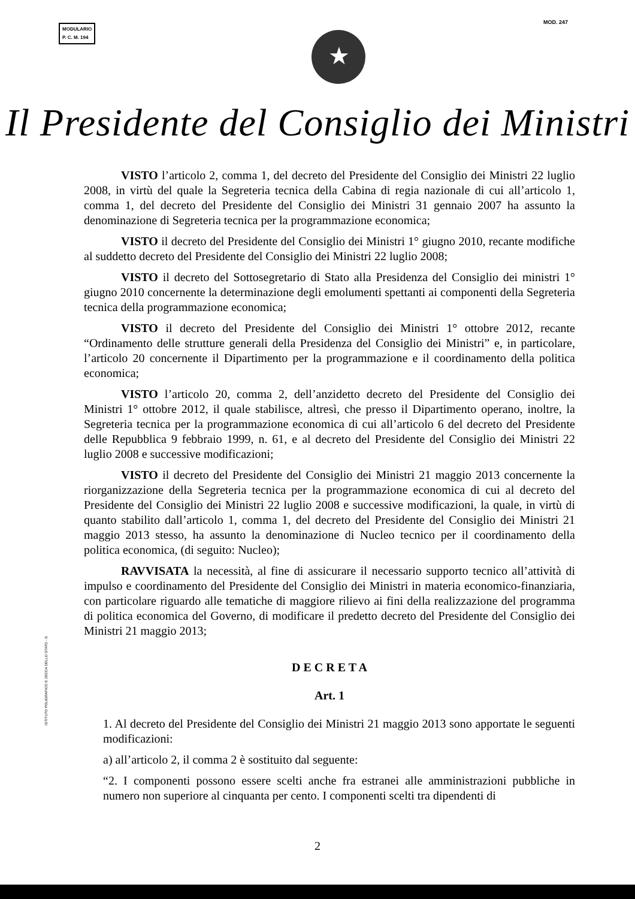MODULARIO
P. C. M. 194
MOD. 247
★
Il Presidente del Consiglio dei Ministri
VISTO l’articolo 2, comma 1, del decreto del Presidente del Consiglio dei Ministri 22 luglio 2008, in virtù del quale la Segreteria tecnica della Cabina di regia nazionale di cui all’articolo 1, comma 1, del decreto del Presidente del Consiglio dei Ministri 31 gennaio 2007 ha assunto la denominazione di Segreteria tecnica per la programmazione economica;
VISTO il decreto del Presidente del Consiglio dei Ministri 1° giugno 2010, recante modifiche al suddetto decreto del Presidente del Consiglio dei Ministri 22 luglio 2008;
VISTO il decreto del Sottosegretario di Stato alla Presidenza del Consiglio dei ministri 1° giugno 2010 concernente la determinazione degli emolumenti spettanti ai componenti della Segreteria tecnica della programmazione economica;
VISTO il decreto del Presidente del Consiglio dei Ministri 1° ottobre 2012, recante “Ordinamento delle strutture generali della Presidenza del Consiglio dei Ministri” e, in particolare, l’articolo 20 concernente il Dipartimento per la programmazione e il coordinamento della politica economica;
VISTO l’articolo 20, comma 2, dell’anzidetto decreto del Presidente del Consiglio dei Ministri 1° ottobre 2012, il quale stabilisce, altresì, che presso il Dipartimento operano, inoltre, la Segreteria tecnica per la programmazione economica di cui all’articolo 6 del decreto del Presidente delle Repubblica 9 febbraio 1999, n. 61, e al decreto del Presidente del Consiglio dei Ministri 22 luglio 2008 e successive modificazioni;
VISTO il decreto del Presidente del Consiglio dei Ministri 21 maggio 2013 concernente la riorganizzazione della Segreteria tecnica per la programmazione economica di cui al decreto del Presidente del Consiglio dei Ministri 22 luglio 2008 e successive modificazioni, la quale, in virtù di quanto stabilito dall’articolo 1, comma 1, del decreto del Presidente del Consiglio dei Ministri 21 maggio 2013 stesso, ha assunto la denominazione di Nucleo tecnico per il coordinamento della politica economica, (di seguito: Nucleo);
RAVVISATA la necessità, al fine di assicurare il necessario supporto tecnico all’attività di impulso e coordinamento del Presidente del Consiglio dei Ministri in materia economico-finanziaria, con particolare riguardo alle tematiche di maggiore rilievo ai fini della realizzazione del programma di politica economica del Governo, di modificare il predetto decreto del Presidente del Consiglio dei Ministri 21 maggio 2013;
D E C R E T A
Art. 1
1. Al decreto del Presidente del Consiglio dei Ministri 21 maggio 2013 sono apportate le seguenti modificazioni:
a) all’articolo 2, il comma 2 è sostituito dal seguente:
“2. I componenti possono essere scelti anche fra estranei alle amministrazioni pubbliche in numero non superiore al cinquanta per cento. I componenti scelti tra dipendenti di
ISTITUTO POLIGRAFICO E ZECCA DELLO STATO - S.
2